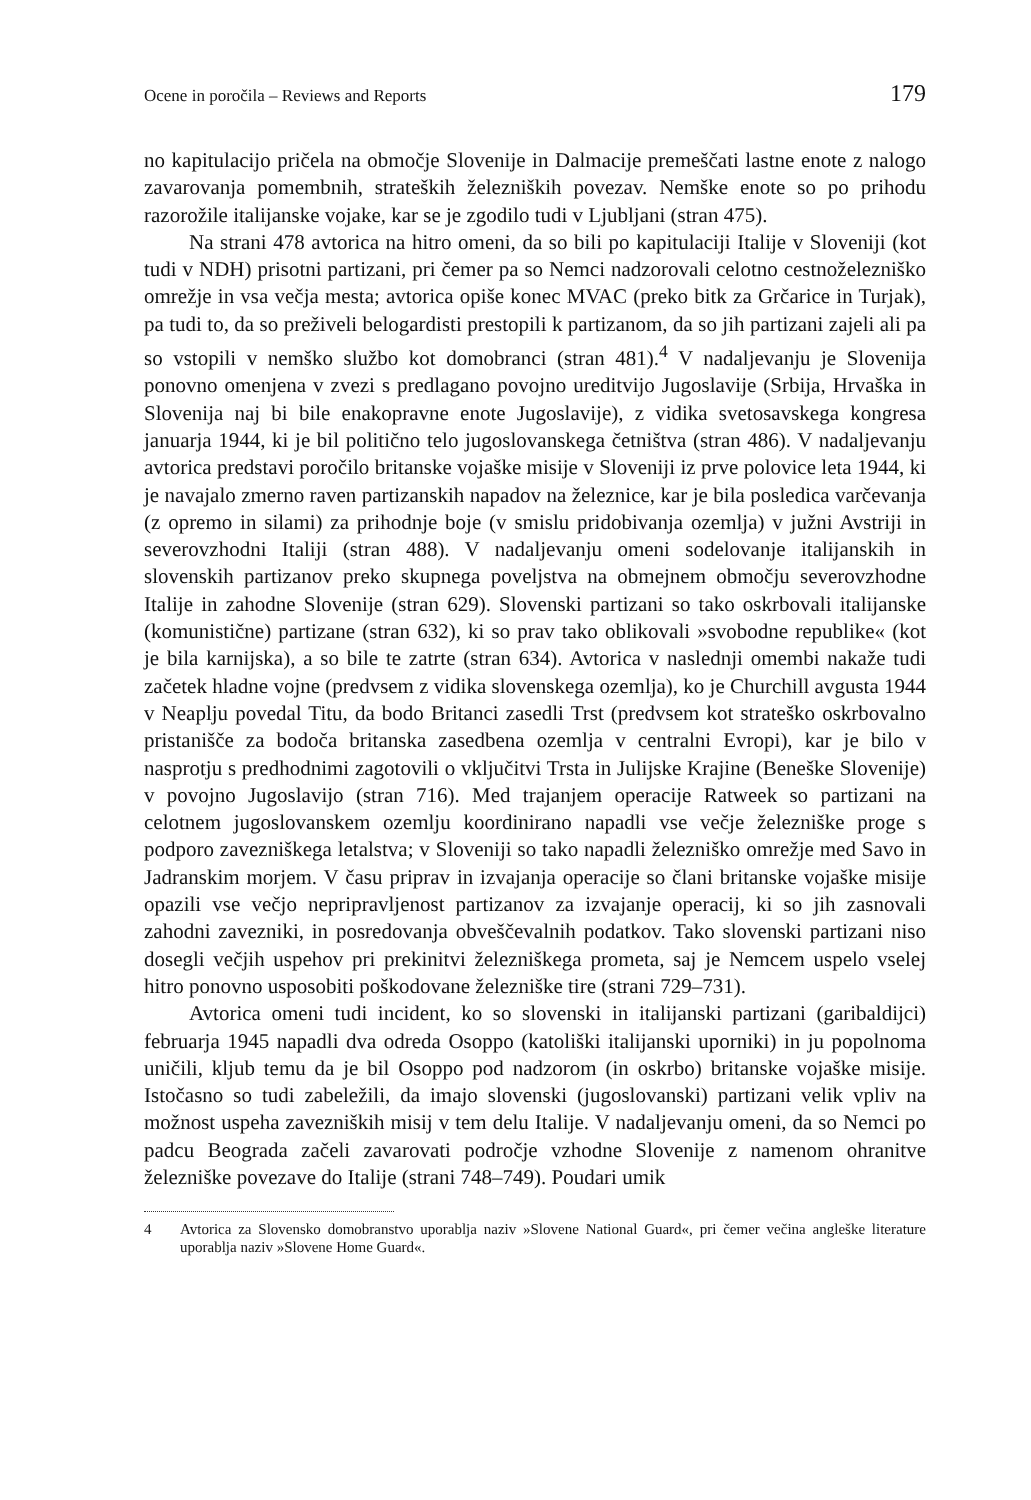Ocene in poročila – Reviews and Reports 179
no kapitulacijo pričela na območje Slovenije in Dalmacije premeščati lastne enote z nalogo zavarovanja pomembnih, strateških železniških povezav. Nemške enote so po prihodu razorožile italijanske vojake, kar se je zgodilo tudi v Ljubljani (stran 475).
Na strani 478 avtorica na hitro omeni, da so bili po kapitulaciji Italije v Sloveniji (kot tudi v NDH) prisotni partizani, pri čemer pa so Nemci nadzorovali celotno cestnoželezniško omrežje in vsa večja mesta; avtorica opiše konec MVAC (preko bitk za Grčarice in Turjak), pa tudi to, da so preživeli belogardisti prestopili k partizanom, da so jih partizani zajeli ali pa so vstopili v nemško službo kot domobranci (stran 481).<sup>4</sup> V nadaljevanju je Slovenija ponovno omenjena v zvezi s predlagano povojno ureditvijo Jugoslavije (Srbija, Hrvaška in Slovenija naj bi bile enakopravne enote Jugoslavije), z vidika svetosavskega kongresa januarja 1944, ki je bil politično telo jugoslovanskega četništva (stran 486). V nadaljevanju avtorica predstavi poročilo britanske vojaške misije v Sloveniji iz prve polovice leta 1944, ki je navajalo zmerno raven partizanskih napadov na železnice, kar je bila posledica varčevanja (z opremo in silami) za prihodnje boje (v smislu pridobivanja ozemlja) v južni Avstriji in severovzhodni Italiji (stran 488). V nadaljevanju omeni sodelovanje italijanskih in slovenskih partizanov preko skupnega poveljstva na obmejnem območju severovzhodne Italije in zahodne Slovenije (stran 629). Slovenski partizani so tako oskrbovali italijanske (komunistične) partizane (stran 632), ki so prav tako oblikovali »svobodne republike« (kot je bila karnijska), a so bile te zatrte (stran 634). Avtorica v naslednji omembi nakaže tudi začetek hladne vojne (predvsem z vidika slovenskega ozemlja), ko je Churchill avgusta 1944 v Neaplju povedal Titu, da bodo Britanci zasedli Trst (predvsem kot strateško oskrbovalno pristanišče za bodoča britanska zasedbena ozemlja v centralni Evropi), kar je bilo v nasprotju s predhodnimi zagotovili o vključitvi Trsta in Julijske Krajine (Beneške Slovenije) v povojno Jugoslavijo (stran 716). Med trajanjem operacije Ratweek so partizani na celotnem jugoslovanskem ozemlju koordinirano napadli vse večje železniške proge s podporo zavezniškega letalstva; v Sloveniji so tako napadli železniško omrežje med Savo in Jadranskim morjem. V času priprav in izvajanja operacije so člani britanske vojaške misije opazili vse večjo nepripravljenost partizanov za izvajanje operacij, ki so jih zasnovali zahodni zavezniki, in posredovanja obveščevalnih podatkov. Tako slovenski partizani niso dosegli večjih uspehov pri prekinitvi železniškega prometa, saj je Nemcem uspelo vselej hitro ponovno usposobiti poškodovane železniške tire (strani 729–731).
Avtorica omeni tudi incident, ko so slovenski in italijanski partizani (garibaldijci) februarja 1945 napadli dva odreda Osoppo (katoliški italijanski uporniki) in ju popolnoma uničili, kljub temu da je bil Osoppo pod nadzorom (in oskrbo) britanske vojaške misije. Istočasno so tudi zabeležili, da imajo slovenski (jugoslovanski) partizani velik vpliv na možnost uspeha zavezniških misij v tem delu Italije. V nadaljevanju omeni, da so Nemci po padcu Beograda začeli zavarovati področje vzhodne Slovenije z namenom ohranitve železniške povezave do Italije (strani 748–749). Poudari umik
4 Avtorica za Slovensko domobranstvo uporablja naziv »Slovene National Guard«, pri čemer večina angleške literature uporablja naziv »Slovene Home Guard«.